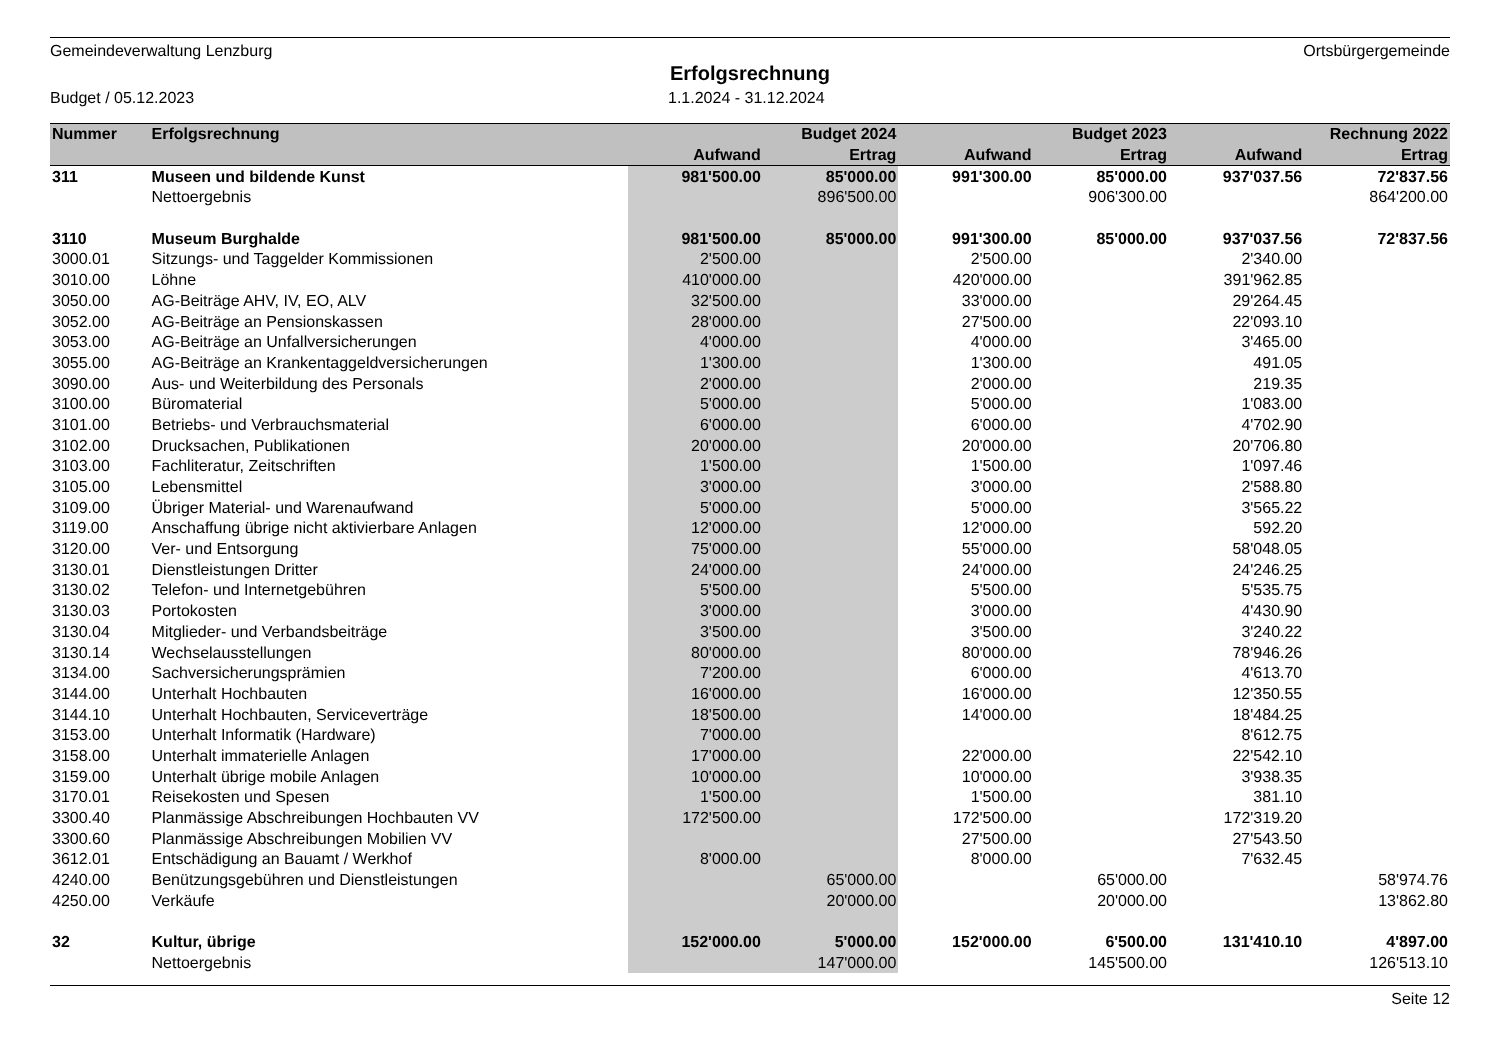Gemeindeverwaltung Lenzburg Ortsbürgergemeinde
Erfolgsrechnung
Budget / 05.12.2023 1.1.2024 - 31.12.2024
| Nummer | Erfolgsrechnung | | Budget 2024 | | Budget 2023 | | Rechnung 2022 |
| --- | --- | --- | --- | --- | --- | --- | --- |
| | | Aufwand | Ertrag | Aufwand | Ertrag | Aufwand | Ertrag |
| 311 | Museen und bildende Kunst | 981'500.00 | 85'000.00 | 991'300.00 | 85'000.00 | 937'037.56 | 72'837.56 |
| | Nettoergebnis | | 896'500.00 | | 906'300.00 | | 864'200.00 |
| 3110 | Museum Burghalde | 981'500.00 | 85'000.00 | 991'300.00 | 85'000.00 | 937'037.56 | 72'837.56 |
| 3000.01 | Sitzungs- und Taggelder Kommissionen | 2'500.00 | | 2'500.00 | | 2'340.00 | |
| 3010.00 | Löhne | 410'000.00 | | 420'000.00 | | 391'962.85 | |
| 3050.00 | AG-Beiträge AHV, IV, EO, ALV | 32'500.00 | | 33'000.00 | | 29'264.45 | |
| 3052.00 | AG-Beiträge an Pensionskassen | 28'000.00 | | 27'500.00 | | 22'093.10 | |
| 3053.00 | AG-Beiträge an Unfallversicherungen | 4'000.00 | | 4'000.00 | | 3'465.00 | |
| 3055.00 | AG-Beiträge an Krankentaggeldversicherungen | 1'300.00 | | 1'300.00 | | 491.05 | |
| 3090.00 | Aus- und Weiterbildung des Personals | 2'000.00 | | 2'000.00 | | 219.35 | |
| 3100.00 | Büromaterial | 5'000.00 | | 5'000.00 | | 1'083.00 | |
| 3101.00 | Betriebs- und Verbrauchsmaterial | 6'000.00 | | 6'000.00 | | 4'702.90 | |
| 3102.00 | Drucksachen, Publikationen | 20'000.00 | | 20'000.00 | | 20'706.80 | |
| 3103.00 | Fachliteratur, Zeitschriften | 1'500.00 | | 1'500.00 | | 1'097.46 | |
| 3105.00 | Lebensmittel | 3'000.00 | | 3'000.00 | | 2'588.80 | |
| 3109.00 | Übriger Material- und Warenaufwand | 5'000.00 | | 5'000.00 | | 3'565.22 | |
| 3119.00 | Anschaffung übrige nicht aktivierbare Anlagen | 12'000.00 | | 12'000.00 | | 592.20 | |
| 3120.00 | Ver- und Entsorgung | 75'000.00 | | 55'000.00 | | 58'048.05 | |
| 3130.01 | Dienstleistungen Dritter | 24'000.00 | | 24'000.00 | | 24'246.25 | |
| 3130.02 | Telefon- und Internetgebühren | 5'500.00 | | 5'500.00 | | 5'535.75 | |
| 3130.03 | Portokosten | 3'000.00 | | 3'000.00 | | 4'430.90 | |
| 3130.04 | Mitglieder- und Verbandsbeiträge | 3'500.00 | | 3'500.00 | | 3'240.22 | |
| 3130.14 | Wechselausstellungen | 80'000.00 | | 80'000.00 | | 78'946.26 | |
| 3134.00 | Sachversicherungsprämien | 7'200.00 | | 6'000.00 | | 4'613.70 | |
| 3144.00 | Unterhalt Hochbauten | 16'000.00 | | 16'000.00 | | 12'350.55 | |
| 3144.10 | Unterhalt Hochbauten, Serviceverträge | 18'500.00 | | 14'000.00 | | 18'484.25 | |
| 3153.00 | Unterhalt Informatik (Hardware) | 7'000.00 | | | | 8'612.75 | |
| 3158.00 | Unterhalt immaterielle Anlagen | 17'000.00 | | 22'000.00 | | 22'542.10 | |
| 3159.00 | Unterhalt übrige mobile Anlagen | 10'000.00 | | 10'000.00 | | 3'938.35 | |
| 3170.01 | Reisekosten und Spesen | 1'500.00 | | 1'500.00 | | 381.10 | |
| 3300.40 | Planmässige Abschreibungen Hochbauten VV | 172'500.00 | | 172'500.00 | | 172'319.20 | |
| 3300.60 | Planmässige Abschreibungen Mobilien VV | | | 27'500.00 | | 27'543.50 | |
| 3612.01 | Entschädigung an Bauamt / Werkhof | 8'000.00 | | 8'000.00 | | 7'632.45 | |
| 4240.00 | Benützungsgebühren und Dienstleistungen | | 65'000.00 | | 65'000.00 | | 58'974.76 |
| 4250.00 | Verkäufe | | 20'000.00 | | 20'000.00 | | 13'862.80 |
| 32 | Kultur, übrige | 152'000.00 | 5'000.00 | 152'000.00 | 6'500.00 | 131'410.10 | 4'897.00 |
| | Nettoergebnis | | 147'000.00 | | 145'500.00 | | 126'513.10 |
Seite 12